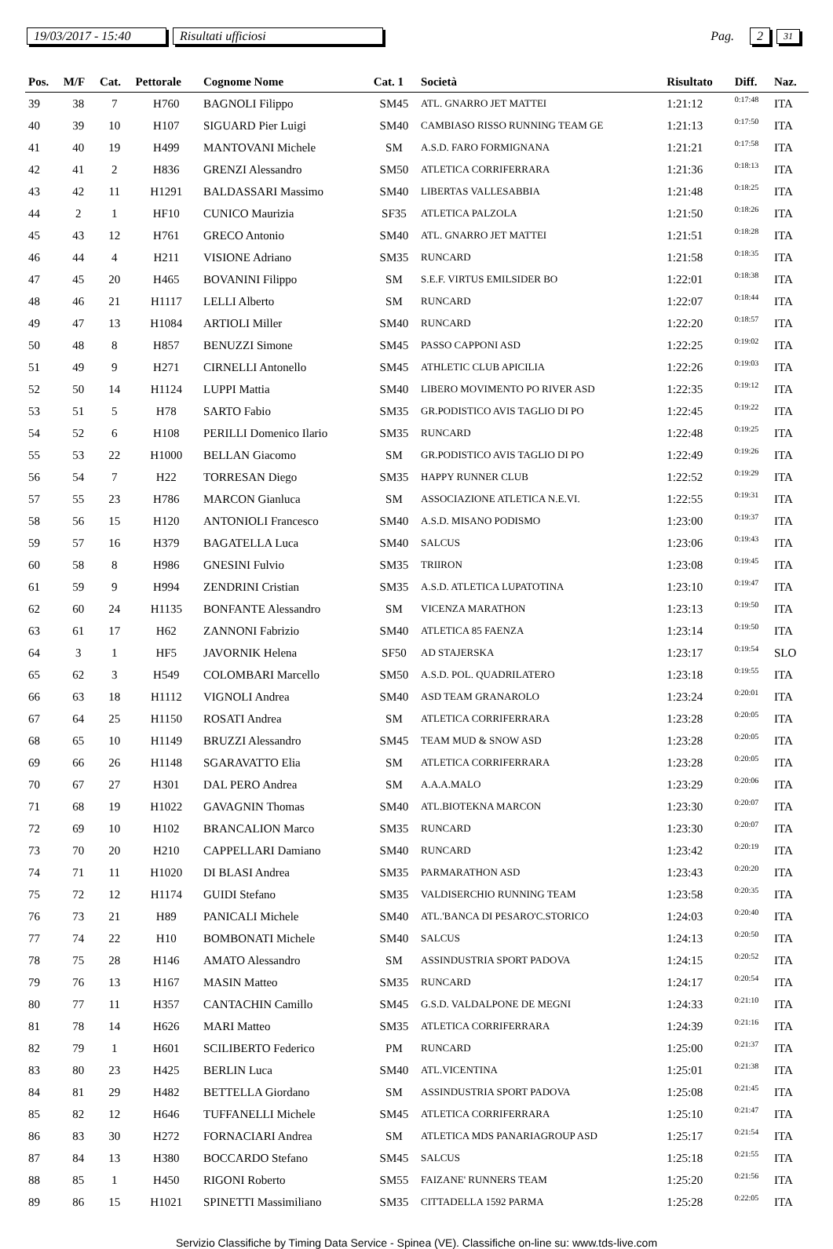19/03/2017 - 15:40 Risultati ufficiosi Pag. 2 31
| Pos. | M/F | Cat. | Pettorale | Cognome Nome | Cat. 1 | Società | Risultato | Diff. | Naz. |
| --- | --- | --- | --- | --- | --- | --- | --- | --- | --- |
| 39 | 38 | 7 | H760 | BAGNOLI Filippo | SM45 | ATL. GNARRO JET MATTEI | 1:21:12 | 0:17:48 | ITA |
| 40 | 39 | 10 | H107 | SIGUARD Pier Luigi | SM40 | CAMBIASO RISSO RUNNING TEAM GE | 1:21:13 | 0:17:50 | ITA |
| 41 | 40 | 19 | H499 | MANTOVANI Michele | SM | A.S.D. FARO FORMIGNANA | 1:21:21 | 0:17:58 | ITA |
| 42 | 41 | 2 | H836 | GRENZI Alessandro | SM50 | ATLETICA CORRIFERRARA | 1:21:36 | 0:18:13 | ITA |
| 43 | 42 | 11 | H1291 | BALDASSARI Massimo | SM40 | LIBERTAS VALLESABBIA | 1:21:48 | 0:18:25 | ITA |
| 44 | 2 | 1 | HF10 | CUNICO Maurizia | SF35 | ATLETICA PALZOLA | 1:21:50 | 0:18:26 | ITA |
| 45 | 43 | 12 | H761 | GRECO Antonio | SM40 | ATL. GNARRO JET MATTEI | 1:21:51 | 0:18:28 | ITA |
| 46 | 44 | 4 | H211 | VISIONE Adriano | SM35 | RUNCARD | 1:21:58 | 0:18:35 | ITA |
| 47 | 45 | 20 | H465 | BOVANINI Filippo | SM | S.E.F. VIRTUS EMILSIDER BO | 1:22:01 | 0:18:38 | ITA |
| 48 | 46 | 21 | H1117 | LELLI Alberto | SM | RUNCARD | 1:22:07 | 0:18:44 | ITA |
| 49 | 47 | 13 | H1084 | ARTIOLI Miller | SM40 | RUNCARD | 1:22:20 | 0:18:57 | ITA |
| 50 | 48 | 8 | H857 | BENUZZI Simone | SM45 | PASSO CAPPONI ASD | 1:22:25 | 0:19:02 | ITA |
| 51 | 49 | 9 | H271 | CIRNELLI Antonello | SM45 | ATHLETIC CLUB APICILIA | 1:22:26 | 0:19:03 | ITA |
| 52 | 50 | 14 | H1124 | LUPPI Mattia | SM40 | LIBERO MOVIMENTO PO RIVER ASD | 1:22:35 | 0:19:12 | ITA |
| 53 | 51 | 5 | H78 | SARTO Fabio | SM35 | GR.PODISTICO AVIS TAGLIO DI PO | 1:22:45 | 0:19:22 | ITA |
| 54 | 52 | 6 | H108 | PERILLI Domenico Ilario | SM35 | RUNCARD | 1:22:48 | 0:19:25 | ITA |
| 55 | 53 | 22 | H1000 | BELLAN Giacomo | SM | GR.PODISTICO AVIS TAGLIO DI PO | 1:22:49 | 0:19:26 | ITA |
| 56 | 54 | 7 | H22 | TORRESAN Diego | SM35 | HAPPY RUNNER CLUB | 1:22:52 | 0:19:29 | ITA |
| 57 | 55 | 23 | H786 | MARCON Gianluca | SM | ASSOCIAZIONE ATLETICA N.E.VI. | 1:22:55 | 0:19:31 | ITA |
| 58 | 56 | 15 | H120 | ANTONIOLI Francesco | SM40 | A.S.D. MISANO PODISMO | 1:23:00 | 0:19:37 | ITA |
| 59 | 57 | 16 | H379 | BAGATELLA Luca | SM40 | SALCUS | 1:23:06 | 0:19:43 | ITA |
| 60 | 58 | 8 | H986 | GNESINI Fulvio | SM35 | TRIIRON | 1:23:08 | 0:19:45 | ITA |
| 61 | 59 | 9 | H994 | ZENDRINI Cristian | SM35 | A.S.D. ATLETICA LUPATOTINA | 1:23:10 | 0:19:47 | ITA |
| 62 | 60 | 24 | H1135 | BONFANTE Alessandro | SM | VICENZA MARATHON | 1:23:13 | 0:19:50 | ITA |
| 63 | 61 | 17 | H62 | ZANNONI Fabrizio | SM40 | ATLETICA 85 FAENZA | 1:23:14 | 0:19:50 | ITA |
| 64 | 3 | 1 | HF5 | JAVORNIK Helena | SF50 | AD STAJERSKA | 1:23:17 | 0:19:54 | SLO |
| 65 | 62 | 3 | H549 | COLOMBARI Marcello | SM50 | A.S.D. POL. QUADRILATERO | 1:23:18 | 0:19:55 | ITA |
| 66 | 63 | 18 | H1112 | VIGNOLI Andrea | SM40 | ASD TEAM GRANAROLO | 1:23:24 | 0:20:01 | ITA |
| 67 | 64 | 25 | H1150 | ROSATI Andrea | SM | ATLETICA CORRIFERRARA | 1:23:28 | 0:20:05 | ITA |
| 68 | 65 | 10 | H1149 | BRUZZI Alessandro | SM45 | TEAM MUD & SNOW ASD | 1:23:28 | 0:20:05 | ITA |
| 69 | 66 | 26 | H1148 | SGARAVATTO Elia | SM | ATLETICA CORRIFERRARA | 1:23:28 | 0:20:05 | ITA |
| 70 | 67 | 27 | H301 | DAL PERO Andrea | SM | A.A.A.MALO | 1:23:29 | 0:20:06 | ITA |
| 71 | 68 | 19 | H1022 | GAVAGNIN Thomas | SM40 | ATL.BIOTEKNA MARCON | 1:23:30 | 0:20:07 | ITA |
| 72 | 69 | 10 | H102 | BRANCALION Marco | SM35 | RUNCARD | 1:23:30 | 0:20:07 | ITA |
| 73 | 70 | 20 | H210 | CAPPELLARI Damiano | SM40 | RUNCARD | 1:23:42 | 0:20:19 | ITA |
| 74 | 71 | 11 | H1020 | DI BLASI Andrea | SM35 | PARMARATHON ASD | 1:23:43 | 0:20:20 | ITA |
| 75 | 72 | 12 | H1174 | GUIDI Stefano | SM35 | VALDISERCHIO RUNNING TEAM | 1:23:58 | 0:20:35 | ITA |
| 76 | 73 | 21 | H89 | PANICALI Michele | SM40 | ATL.'BANCA DI PESARO'C.STORICO | 1:24:03 | 0:20:40 | ITA |
| 77 | 74 | 22 | H10 | BOMBONATI Michele | SM40 | SALCUS | 1:24:13 | 0:20:50 | ITA |
| 78 | 75 | 28 | H146 | AMATO Alessandro | SM | ASSINDUSTRIA SPORT PADOVA | 1:24:15 | 0:20:52 | ITA |
| 79 | 76 | 13 | H167 | MASIN Matteo | SM35 | RUNCARD | 1:24:17 | 0:20:54 | ITA |
| 80 | 77 | 11 | H357 | CANTACHIN Camillo | SM45 | G.S.D. VALDALPONE DE MEGNI | 1:24:33 | 0:21:10 | ITA |
| 81 | 78 | 14 | H626 | MARI Matteo | SM35 | ATLETICA CORRIFERRARA | 1:24:39 | 0:21:16 | ITA |
| 82 | 79 | 1 | H601 | SCILIBERTO Federico | PM | RUNCARD | 1:25:00 | 0:21:37 | ITA |
| 83 | 80 | 23 | H425 | BERLIN Luca | SM40 | ATL.VICENTINA | 1:25:01 | 0:21:38 | ITA |
| 84 | 81 | 29 | H482 | BETTELLA Giordano | SM | ASSINDUSTRIA SPORT PADOVA | 1:25:08 | 0:21:45 | ITA |
| 85 | 82 | 12 | H646 | TUFFANELLI Michele | SM45 | ATLETICA CORRIFERRARA | 1:25:10 | 0:21:47 | ITA |
| 86 | 83 | 30 | H272 | FORNACIARI Andrea | SM | ATLETICA MDS PANARIAGROUP ASD | 1:25:17 | 0:21:54 | ITA |
| 87 | 84 | 13 | H380 | BOCCARDO Stefano | SM45 | SALCUS | 1:25:18 | 0:21:55 | ITA |
| 88 | 85 | 1 | H450 | RIGONI Roberto | SM55 | FAIZANE' RUNNERS TEAM | 1:25:20 | 0:21:56 | ITA |
| 89 | 86 | 15 | H1021 | SPINETTI Massimiliano | SM35 | CITTADELLA 1592 PARMA | 1:25:28 | 0:22:05 | ITA |
Servizio Classifiche by Timing Data Service - Spinea (VE). Classifiche on-line su: www.tds-live.com